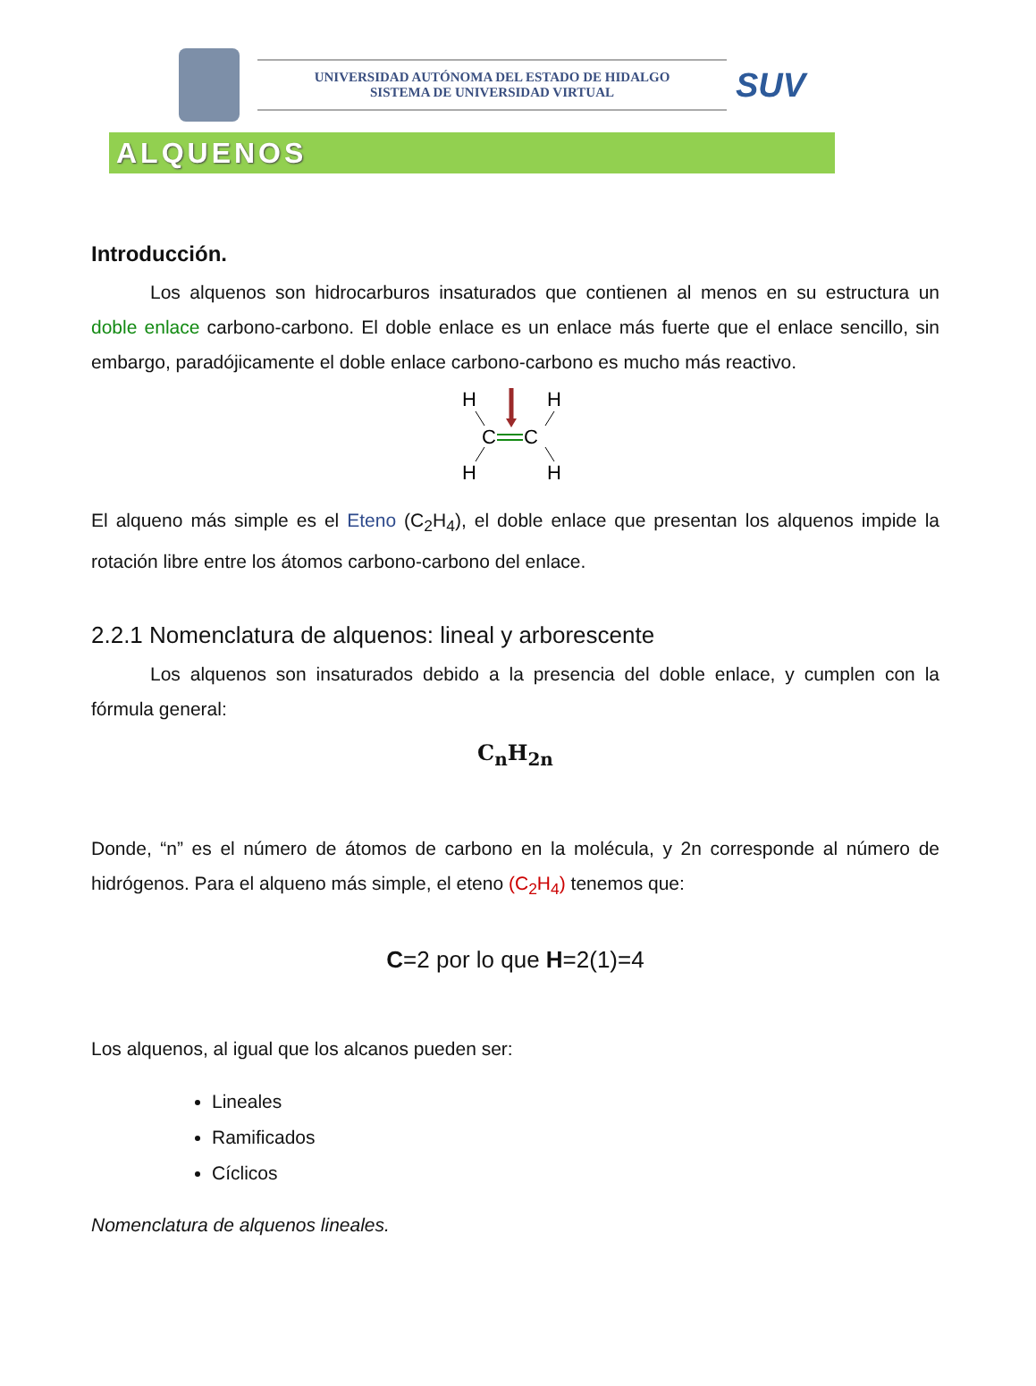UNIVERSIDAD AUTÓNOMA DEL ESTADO DE HIDALGO
SISTEMA DE UNIVERSIDAD VIRTUAL
SUV
ALQUENOS
Introducción.
Los alquenos son hidrocarburos insaturados que contienen al menos en su estructura un doble enlace carbono-carbono. El doble enlace es un enlace más fuerte que el enlace sencillo, sin embargo, paradójicamente el doble enlace carbono-carbono es mucho más reactivo.
H
H
H
H
C
C
El alqueno más simple es el Eteno (C<sub>2</sub>H<sub>4</sub>), el doble enlace que presentan los alquenos impide la rotación libre entre los átomos carbono-carbono del enlace.
2.2.1 Nomenclatura de alquenos: lineal y arborescente
Los alquenos son insaturados debido a la presencia del doble enlace, y cumplen con la fórmula general:
C<sub>n</sub>H<sub>2n</sub>
Donde, “n” es el número de átomos de carbono en la molécula, y 2n corresponde al número de hidrógenos. Para el alqueno más simple, el eteno (C<sub>2</sub>H<sub>4</sub>) tenemos que:
C=2 por lo que H=2(1)=4
Los alquenos, al igual que los alcanos pueden ser:
Lineales
Ramificados
Cíclicos
Nomenclatura de alquenos lineales.